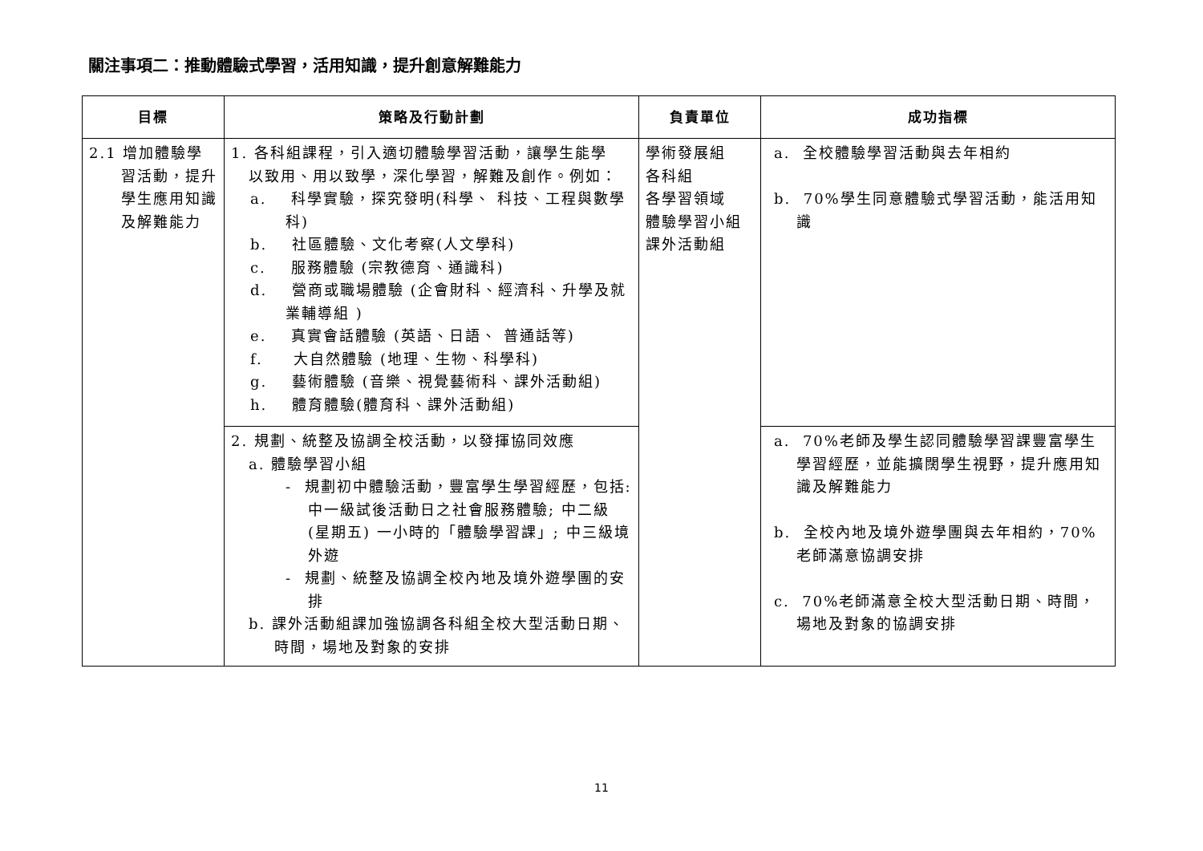關注事項二：推動體驗式學習，活用知識，提升創意解難能力
| 目標 | 策略及行動計劃 | 負責單位 | 成功指標 |
| --- | --- | --- | --- |
| 2.1 增加體驗學習活動，提升學生應用知識及解難能力 | 1. 各科組課程，引入適切體驗學習活動，讓學生能學 以致用、用以致學，深化學習，解難及創作。例如： a. 科學實驗，探究發明(科學、 科技、工程與數學科) b. 社區體驗、文化考察(人文學科) c. 服務體驗 (宗教德育、通識科) d. 營商或職場體驗 (企會財科、經濟科、升學及就業輔導組 ) e. 真實會話體驗 (英語、日語、 普通話等) f. 大自然體驗 (地理、生物、科學科) g. 藝術體驗 (音樂、視覺藝術科、課外活動組) h. 體育體驗(體育科、課外活動組) | 學術發展組 各科組 各學習領域 體驗學習小組 課外活動組 | a. 全校體驗學習活動與去年相約 b. 70%學生同意體驗式學習活動，能活用知識 |
| | 2. 規劃、統整及協調全校活動，以發揮協同效應 a. 體驗學習小組 - 規劃初中體驗活動，豐富學生學習經歷，包括: 中一級試後活動日之社會服務體驗; 中二級 (星期五) 一小時的「體驗學習課」; 中三級境外遊 - 規劃、統整及協調全校內地及境外遊學團的安排 b. 課外活動組課加強協調各科組全校大型活動日期、時間，場地及對象的安排 | | a. 70%老師及學生認同體驗學習課豐富學生學習經歷，並能擴闊學生視野，提升應用知識及解難能力 b. 全校內地及境外遊學團與去年相約，70%老師滿意協調安排 c. 70%老師滿意全校大型活動日期、時間，場地及對象的協調安排 |
11